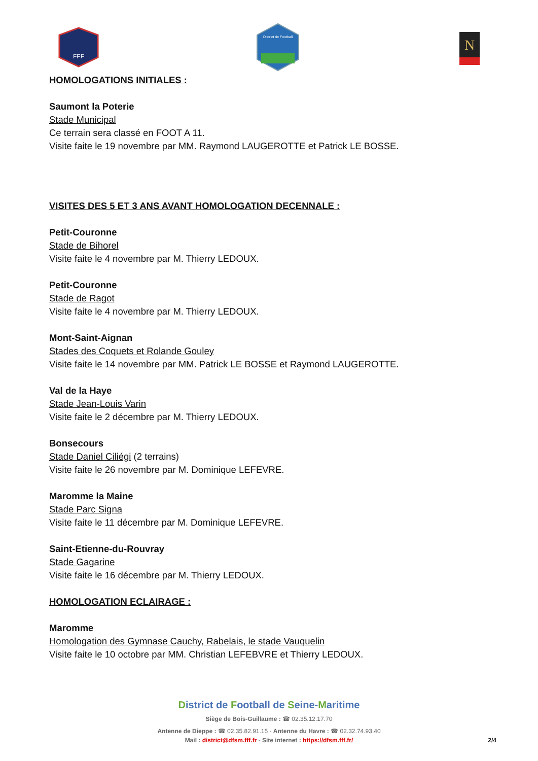FFF
District de Football
N
HOMOLOGATIONS INITIALES :
Saumont la Poterie
Stade Municipal
Ce terrain sera classé en FOOT A 11.
Visite faite le 19 novembre par MM. Raymond LAUGEROTTE et Patrick LE BOSSE.
VISITES DES 5 ET 3 ANS AVANT HOMOLOGATION DECENNALE :
Petit-Couronne
Stade de Bihorel
Visite faite le 4 novembre par M. Thierry LEDOUX.
Petit-Couronne
Stade de Ragot
Visite faite le 4 novembre par M. Thierry LEDOUX.
Mont-Saint-Aignan
Stades des Coquets et Rolande Gouley
Visite faite le 14 novembre par MM. Patrick LE BOSSE et Raymond LAUGEROTTE.
Val de la Haye
Stade Jean-Louis Varin
Visite faite le 2 décembre par M. Thierry LEDOUX.
Bonsecours
Stade Daniel Ciliégi (2 terrains)
Visite faite le 26 novembre par M. Dominique LEFEVRE.
Maromme la Maine
Stade Parc Signa
Visite faite le 11 décembre par M. Dominique LEFEVRE.
Saint-Etienne-du-Rouvray
Stade Gagarine
Visite faite le 16 décembre par M. Thierry LEDOUX.
HOMOLOGATION ECLAIRAGE :
Maromme
Homologation des Gymnase Cauchy, Rabelais, le stade Vauquelin
Visite faite le 10 octobre par MM. Christian LEFEBVRE et Thierry LEDOUX.
District de Football de Seine-Maritime
Siège de Bois-Guillaume : ☎ 02.35.12.17.70
Antenne de Dieppe : ☎ 02.35.82.91.15 - Antenne du Havre : ☎ 02.32.74.93.40
Mail : district@dfsm.fff.fr - Site internet : https://dfsm.fff.fr/ 2/4